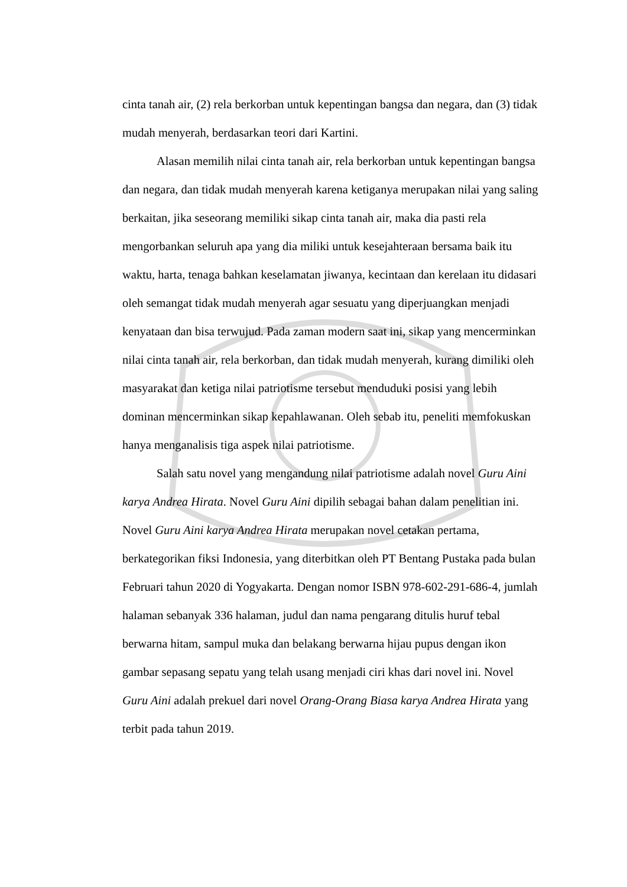cinta tanah air, (2) rela berkorban untuk kepentingan bangsa dan negara, dan (3) tidak mudah menyerah, berdasarkan teori dari Kartini.
Alasan memilih nilai cinta tanah air, rela berkorban untuk kepentingan bangsa dan negara, dan tidak mudah menyerah karena ketiganya merupakan nilai yang saling berkaitan, jika seseorang memiliki sikap cinta tanah air, maka dia pasti rela mengorbankan seluruh apa yang dia miliki untuk kesejahteraan bersama baik itu waktu, harta, tenaga bahkan keselamatan jiwanya, kecintaan dan kerelaan itu didasari oleh semangat tidak mudah menyerah agar sesuatu yang diperjuangkan menjadi kenyataan dan bisa terwujud. Pada zaman modern saat ini, sikap yang mencerminkan nilai cinta tanah air, rela berkorban, dan tidak mudah menyerah, kurang dimiliki oleh masyarakat dan ketiga nilai patriotisme tersebut menduduki posisi yang lebih dominan mencerminkan sikap kepahlawanan. Oleh sebab itu, peneliti memfokuskan hanya menganalisis tiga aspek nilai patriotisme.
Salah satu novel yang mengandung nilai patriotisme adalah novel Guru Aini karya Andrea Hirata. Novel Guru Aini dipilih sebagai bahan dalam penelitian ini. Novel Guru Aini karya Andrea Hirata merupakan novel cetakan pertama, berkategorikan fiksi Indonesia, yang diterbitkan oleh PT Bentang Pustaka pada bulan Februari tahun 2020 di Yogyakarta. Dengan nomor ISBN 978-602-291-686-4, jumlah halaman sebanyak 336 halaman, judul dan nama pengarang ditulis huruf tebal berwarna hitam, sampul muka dan belakang berwarna hijau pupus dengan ikon gambar sepasang sepatu yang telah usang menjadi ciri khas dari novel ini. Novel Guru Aini adalah prekuel dari novel Orang-Orang Biasa karya Andrea Hirata yang terbit pada tahun 2019.